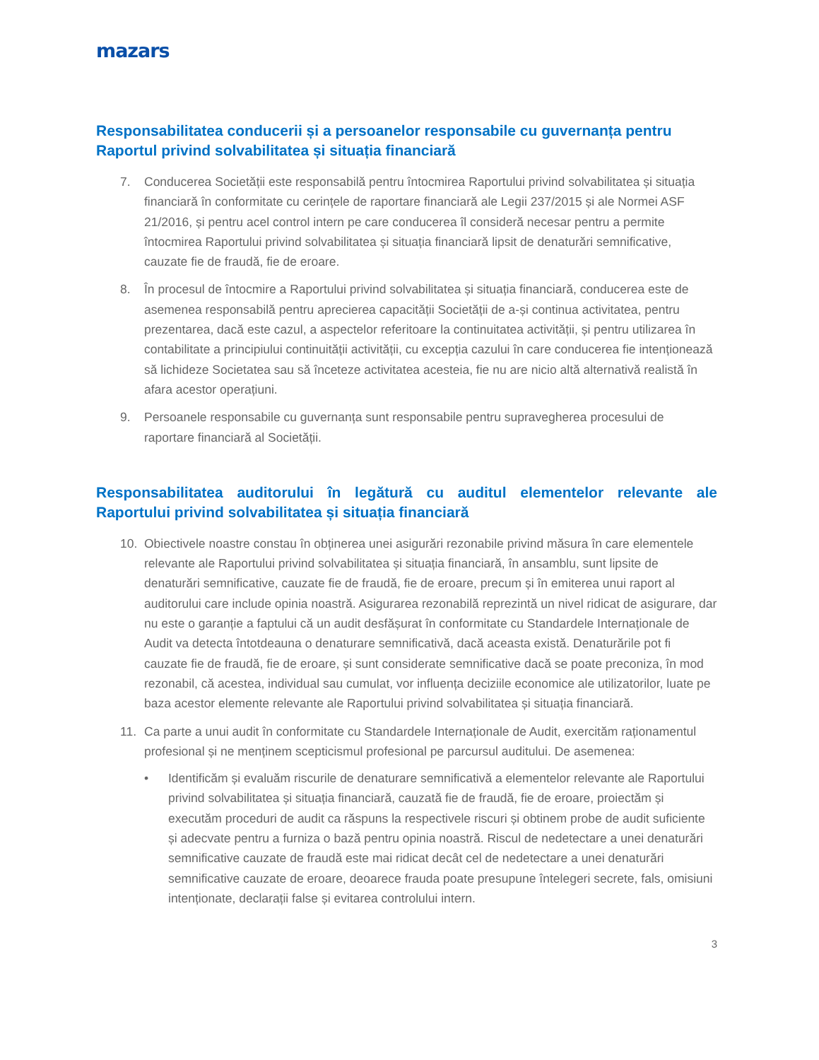mazars
Responsabilitatea conducerii și a persoanelor responsabile cu guvernanța pentru Raportul privind solvabilitatea și situația financiară
7. Conducerea Societății este responsabilă pentru întocmirea Raportului privind solvabilitatea și situația financiară în conformitate cu cerințele de raportare financiară ale Legii 237/2015 și ale Normei ASF 21/2016, și pentru acel control intern pe care conducerea îl consideră necesar pentru a permite întocmirea Raportului privind solvabilitatea și situația financiară lipsit de denaturări semnificative, cauzate fie de fraudă, fie de eroare.
8. În procesul de întocmire a Raportului privind solvabilitatea și situația financiară, conducerea este de asemenea responsabilă pentru aprecierea capacității Societății de a-și continua activitatea, pentru prezentarea, dacă este cazul, a aspectelor referitoare la continuitatea activității, și pentru utilizarea în contabilitate a principiului continuității activității, cu excepția cazului în care conducerea fie intenționează să lichideze Societatea sau să înceteze activitatea acesteia, fie nu are nicio altă alternativă realistă în afara acestor operațiuni.
9. Persoanele responsabile cu guvernanța sunt responsabile pentru supravegherea procesului de raportare financiară al Societății.
Responsabilitatea auditorului în legătură cu auditul elementelor relevante ale
Raportului privind solvabilitatea și situația financiară
10. Obiectivele noastre constau în obținerea unei asigurări rezonabile privind măsura în care elementele relevante ale Raportului privind solvabilitatea și situația financiară, în ansamblu, sunt lipsite de denaturări semnificative, cauzate fie de fraudă, fie de eroare, precum și în emiterea unui raport al auditorului care include opinia noastră. Asigurarea rezonabilă reprezintă un nivel ridicat de asigurare, dar nu este o garanție a faptului că un audit desfășurat în conformitate cu Standardele Internaționale de Audit va detecta întotdeauna o denaturare semnificativă, dacă aceasta există. Denaturările pot fi cauzate fie de fraudă, fie de eroare, și sunt considerate semnificative dacă se poate preconiza, în mod rezonabil, că acestea, individual sau cumulat, vor influența deciziile economice ale utilizatorilor, luate pe baza acestor elemente relevante ale Raportului privind solvabilitatea și situația financiară.
11. Ca parte a unui audit în conformitate cu Standardele Internaționale de Audit, exercităm raționamentul profesional și ne menținem scepticismul profesional pe parcursul auditului. De asemenea:
• Identificăm și evaluăm riscurile de denaturare semnificativă a elementelor relevante ale Raportului privind solvabilitatea și situația financiară, cauzată fie de fraudă, fie de eroare, proiectăm și executăm proceduri de audit ca răspuns la respectivele riscuri și obtinem probe de audit suficiente și adecvate pentru a furniza o bază pentru opinia noastră. Riscul de nedetectare a unei denaturări semnificative cauzate de fraudă este mai ridicat decât cel de nedetectare a unei denaturări semnificative cauzate de eroare, deoarece frauda poate presupune întelegeri secrete, fals, omisiuni intenționate, declarații false și evitarea controlului intern.
3